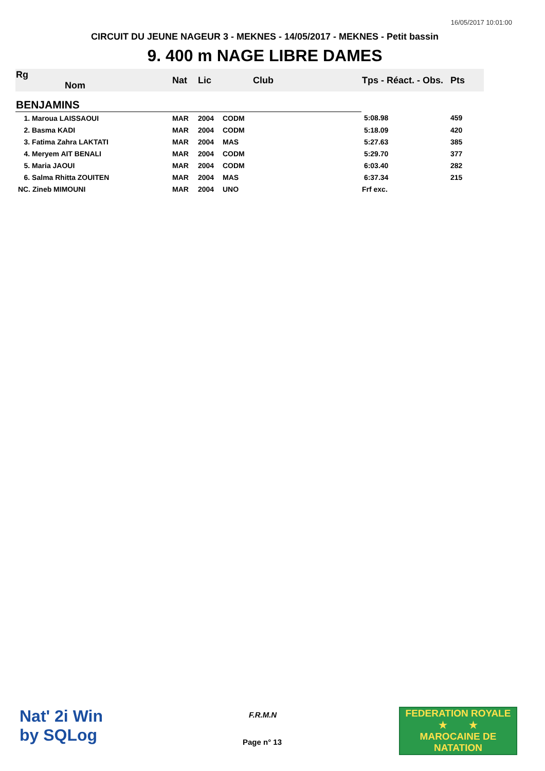16/05/2017 10:01:00
CIRCUIT DU JEUNE NAGEUR 3 - MEKNES - 14/05/2017 - MEKNES - Petit bassin
9. 400 m NAGE LIBRE DAMES
| Rg Nom | | Nat | Lic | Club | Tps - Réact. - Obs. | Pts |
| --- | --- | --- | --- | --- | --- | --- |
| BENJAMINS | | | | | | |
| 1. Maroua LAISSAOUI | | MAR | 2004 | CODM | 5:08.98 | 459 |
| 2. Basma KADI | | MAR | 2004 | CODM | 5:18.09 | 420 |
| 3. Fatima Zahra LAKTATI | | MAR | 2004 | MAS | 5:27.63 | 385 |
| 4. Meryem AIT BENALI | | MAR | 2004 | CODM | 5:29.70 | 377 |
| 5. Maria JAOUI | | MAR | 2004 | CODM | 6:03.40 | 282 |
| 6. Salma Rhitta ZOUITEN | | MAR | 2004 | MAS | 6:37.34 | 215 |
| NC. Zineb MIMOUNI | | MAR | 2004 | UNO | Frf exc. | |
Nat' 2i Win
by SQLog
F.R.M.N
Page n° 13
FEDERATION ROYALE
★ ★
MAROCAINE DE NATATION